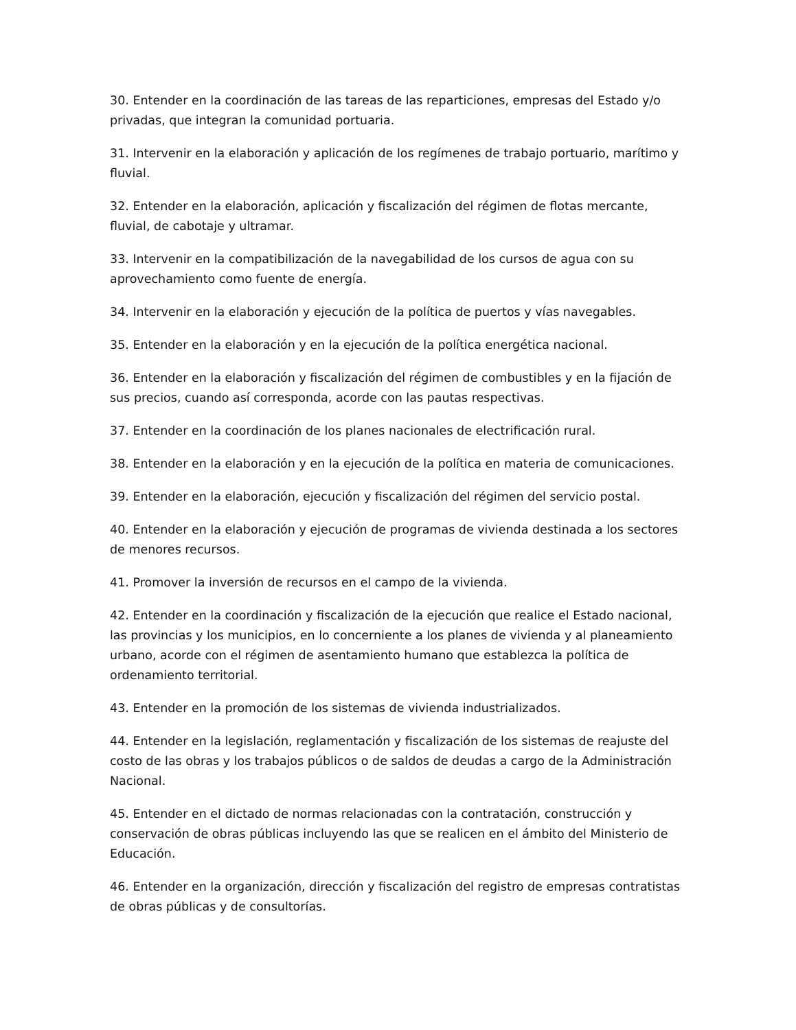30. Entender en la coordinación de las tareas de las reparticiones, empresas del Estado y/o privadas, que integran la comunidad portuaria.
31. Intervenir en la elaboración y aplicación de los regímenes de trabajo portuario, marítimo y fluvial.
32. Entender en la elaboración, aplicación y fiscalización del régimen de flotas mercante, fluvial, de cabotaje y ultramar.
33. Intervenir en la compatibilización de la navegabilidad de los cursos de agua con su aprovechamiento como fuente de energía.
34. Intervenir en la elaboración y ejecución de la política de puertos y vías navegables.
35. Entender en la elaboración y en la ejecución de la política energética nacional.
36. Entender en la elaboración y fiscalización del régimen de combustibles y en la fijación de sus precios, cuando así corresponda, acorde con las pautas respectivas.
37. Entender en la coordinación de los planes nacionales de electrificación rural.
38. Entender en la elaboración y en la ejecución de la política en materia de comunicaciones.
39. Entender en la elaboración, ejecución y fiscalización del régimen del servicio postal.
40. Entender en la elaboración y ejecución de programas de vivienda destinada a los sectores de menores recursos.
41. Promover la inversión de recursos en el campo de la vivienda.
42. Entender en la coordinación y fiscalización de la ejecución que realice el Estado nacional, las provincias y los municipios, en lo concerniente a los planes de vivienda y al planeamiento urbano, acorde con el régimen de asentamiento humano que establezca la política de ordenamiento territorial.
43. Entender en la promoción de los sistemas de vivienda industrializados.
44. Entender en la legislación, reglamentación y fiscalización de los sistemas de reajuste del costo de las obras y los trabajos públicos o de saldos de deudas a cargo de la Administración Nacional.
45. Entender en el dictado de normas relacionadas con la contratación, construcción y conservación de obras públicas incluyendo las que se realicen en el ámbito del Ministerio de Educación.
46. Entender en la organización, dirección y fiscalización del registro de empresas contratistas de obras públicas y de consultorías.